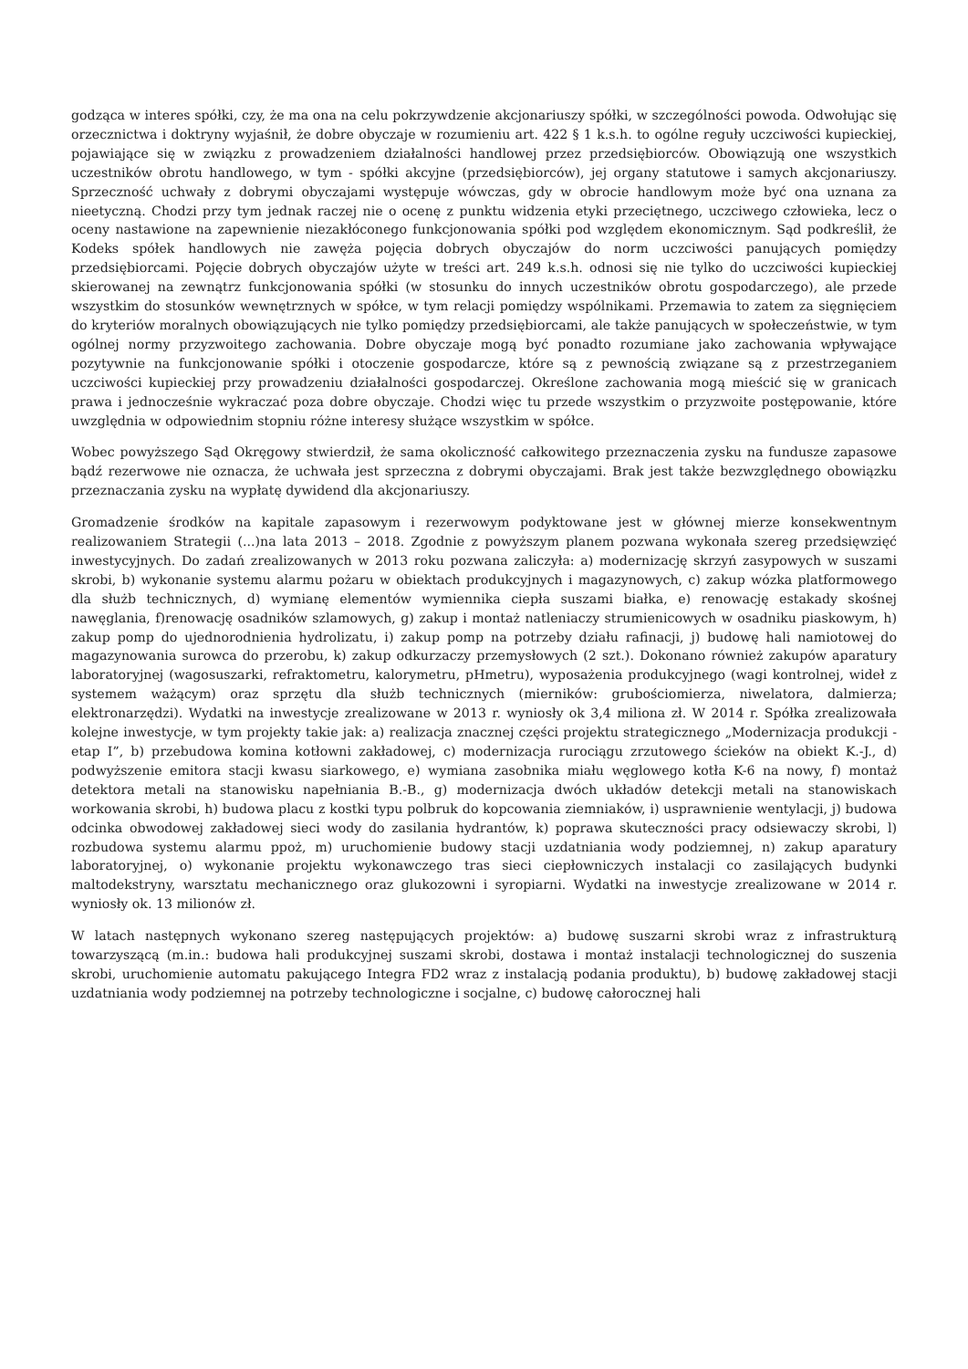godząca w interes spółki, czy, że ma ona na celu pokrzywdzenie akcjonariuszy spółki, w szczególności powoda. Odwołując się orzecznictwa i doktryny wyjaśnił, że dobre obyczaje w rozumieniu art. 422 § 1 k.s.h. to ogólne reguły uczciwości kupieckiej, pojawiające się w związku z prowadzeniem działalności handlowej przez przedsiębiorców. Obowiązują one wszystkich uczestników obrotu handlowego, w tym - spółki akcyjne (przedsiębiorców), jej organy statutowe i samych akcjonariuszy. Sprzeczność uchwały z dobrymi obyczajami występuje wówczas, gdy w obrocie handlowym może być ona uznana za nieetyczną. Chodzi przy tym jednak raczej nie o ocenę z punktu widzenia etyki przeciętnego, uczciwego człowieka, lecz o oceny nastawione na zapewnienie niezakłóconego funkcjonowania spółki pod względem ekonomicznym. Sąd podkreślił, że Kodeks spółek handlowych nie zawęża pojęcia dobrych obyczajów do norm uczciwości panujących pomiędzy przedsiębiorcami. Pojęcie dobrych obyczajów użyte w treści art. 249 k.s.h. odnosi się nie tylko do uczciwości kupieckiej skierowanej na zewnątrz funkcjonowania spółki (w stosunku do innych uczestników obrotu gospodarczego), ale przede wszystkim do stosunków wewnętrznych w spółce, w tym relacji pomiędzy wspólnikami. Przemawia to zatem za sięgnięciem do kryteriów moralnych obowiązujących nie tylko pomiędzy przedsiębiorcami, ale także panujących w społeczeństwie, w tym ogólnej normy przyzwoitego zachowania. Dobre obyczaje mogą być ponadto rozumiane jako zachowania wpływające pozytywnie na funkcjonowanie spółki i otoczenie gospodarcze, które są z pewnością związane są z przestrzeganiem uczciwości kupieckiej przy prowadzeniu działalności gospodarczej. Określone zachowania mogą mieścić się w granicach prawa i jednocześnie wykraczać poza dobre obyczaje. Chodzi więc tu przede wszystkim o przyzwoite postępowanie, które uwzględnia w odpowiednim stopniu różne interesy służące wszystkim w spółce.
Wobec powyższego Sąd Okręgowy stwierdził, że sama okoliczność całkowitego przeznaczenia zysku na fundusze zapasowe bądź rezerwowe nie oznacza, że uchwała jest sprzeczna z dobrymi obyczajami. Brak jest także bezwzględnego obowiązku przeznaczania zysku na wypłatę dywidend dla akcjonariuszy.
Gromadzenie środków na kapitale zapasowym i rezerwowym podyktowane jest w głównej mierze konsekwentnym realizowaniem Strategii (...)na lata 2013 – 2018. Zgodnie z powyższym planem pozwana wykonała szereg przedsięwzięć inwestycyjnych. Do zadań zrealizowanych w 2013 roku pozwana zaliczyła: a) modernizację skrzyń zasypowych w suszami skrobi, b) wykonanie systemu alarmu pożaru w obiektach produkcyjnych i magazynowych, c) zakup wózka platformowego dla służb technicznych, d) wymianę elementów wymiennika ciepła suszami białka, e) renowację estakady skośnej nawęglania, f)renowację osadników szlamowych, g) zakup i montaż natleniaczy strumienicowych w osadniku piaskowym, h) zakup pomp do ujednorodnienia hydrolizatu, i) zakup pomp na potrzeby działu rafinacji, j) budowę hali namiotowej do magazynowania surowca do przerobu, k) zakup odkurzaczy przemysłowych (2 szt.). Dokonano również zakupów aparatury laboratoryjnej (wagosuszarki, refraktometru, kalorymetru, pHmetru), wyposażenia produkcyjnego (wagi kontrolnej, wideł z systemem ważącym) oraz sprzętu dla służb technicznych (mierników: grubościomierza, niwelatora, dalmierza; elektronarzędzi). Wydatki na inwestycje zrealizowane w 2013 r. wyniosły ok 3,4 miliona zł. W 2014 r. Spółka zrealizowała kolejne inwestycje, w tym projekty takie jak: a) realizacja znacznej części projektu strategicznego „Modernizacja produkcji - etap I”, b) przebudowa komina kotłowni zakładowej, c) modernizacja rurociągu zrzutowego ścieków na obiekt K.-J., d) podwyższenie emitora stacji kwasu siarkowego, e) wymiana zasobnika miału węglowego kotła K-6 na nowy, f) montaż detektora metali na stanowisku napełniania B.-B., g) modernizacja dwóch układów detekcji metali na stanowiskach workowania skrobi, h) budowa placu z kostki typu polbruk do kopcowania ziemniaków, i) usprawnienie wentylacji, j) budowa odcinka obwodowej zakładowej sieci wody do zasilania hydrantów, k) poprawa skuteczności pracy odsiewaczy skrobi, l) rozbudowa systemu alarmu ppoż, m) uruchomienie budowy stacji uzdatniania wody podziemnej, n) zakup aparatury laboratoryjnej, o) wykonanie projektu wykonawczego tras sieci ciepłowniczych instalacji co zasilających budynki maltodekstryny, warsztatu mechanicznego oraz glukozowni i syropiarni. Wydatki na inwestycje zrealizowane w 2014 r. wyniosły ok. 13 milionów zł.
W latach następnych wykonano szereg następujących projektów: a) budowę suszarni skrobi wraz z infrastrukturą towarzyszącą (m.in.: budowa hali produkcyjnej suszami skrobi, dostawa i montaż instalacji technologicznej do suszenia skrobi, uruchomienie automatu pakującego Integra FD2 wraz z instalacją podania produktu), b) budowę zakładowej stacji uzdatniania wody podziemnej na potrzeby technologiczne i socjalne, c) budowę całorocznej hali